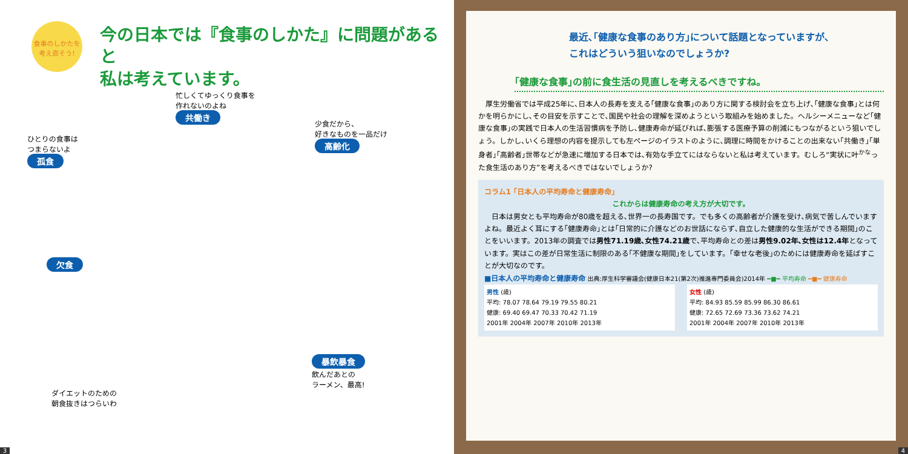食事のしかたを
考え直そう!
今の日本では『食事のしかた』に問題があると
私は考えています。
忙しくてゆっくり食事を
作れないのよね
共働き
少食だから、
好きなものを一品だけ
高齢化
ひとりの食事は
つまらないよ
孤食
欠食
ダイエットのための
朝食抜きはつらいわ
暴飲暴食
飲んだあとの
ラーメン、最高!
3
最近､｢健康な食事のあり方｣について話題となっていますが､
これはどういう狙いなのでしょうか?
｢健康な食事｣の前に食生活の見直しを考えるべきですね。
　厚生労働省では平成25年に､日本人の長寿を支える｢健康な食事｣のあり方に関する検討会を立ち上げ､｢健康な食事｣とは何かを明らかにし､その目安を示すことで､国民や社会の理解を深めようという取組みを始めました。ヘルシーメニューなど｢健康な食事｣の実践で日本人の生活習慣病を予防し､健康寿命が延びれば､膨張する医療予算の削減にもつながるという狙いでしょう。しかし､いくら理想の内容を提示しても左ページのイラストのように､調理に時間をかけることの出来ない｢共働き｣｢単身者｣｢高齢者｣世帯などが急速に増加する日本では､有効な手立てにはならないと私は考えています。むしろ“実状に叶<sup>かな</sup>った食生活のあり方”を考えるべきではないでしょうか?
コラム1 ｢日本人の平均寿命と健康寿命｣
これからは健康寿命の考え方が大切です。
　日本は男女とも平均寿命が80歳を超える､世界一の長寿国です。でも多くの高齢者が介護を受け､病気で苦しんでいますよね。最近よく耳にする｢健康寿命｣とは｢日常的に介護などのお世話にならず､自立した健康的な生活ができる期間｣のことをいいます。2013年の調査では男性71.19歳､女性74.21歳で､平均寿命との差は男性9.02年､女性は12.4年となっています。実はこの差が日常生活に制限のある｢不健康な期間｣をしています。｢幸せな老後｣のためには健康寿命を延ばすことが大切なのです。
■日本人の平均寿命と健康寿命 出典:厚生科学審議会(健康日本21(第2次)推進専門委員会)2014年 ━■━ 平均寿命 ━■━ 健康寿命
男性 (歳)
平均: 78.07 78.64 79.19 79.55 80.21
健康: 69.40 69.47 70.33 70.42 71.19
2001年 2004年 2007年 2010年 2013年
女性 (歳)
平均: 84.93 85.59 85.99 86.30 86.61
健康: 72.65 72.69 73.36 73.62 74.21
2001年 2004年 2007年 2010年 2013年
4